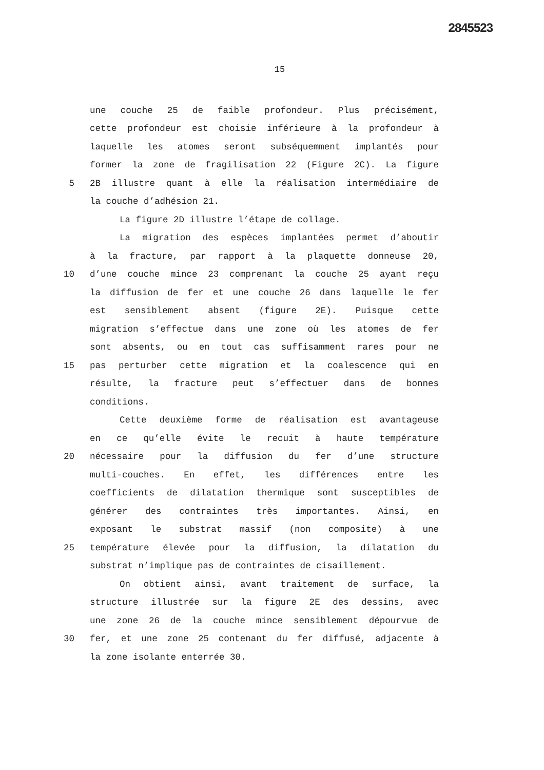2845523
15
une couche 25 de faible profondeur. Plus précisément,
cette profondeur est choisie inférieure à la profondeur à
laquelle les atomes seront subséquemment implantés pour
former la zone de fragilisation 22 (Figure 2C). La figure
5 2B illustre quant à elle la réalisation intermédiaire de
la couche d’adhésion 21.
La figure 2D illustre l’étape de collage.
La migration des espèces implantées permet d’aboutir
à la fracture, par rapport à la plaquette donneuse 20,
10 d’une couche mince 23 comprenant la couche 25 ayant reçu
la diffusion de fer et une couche 26 dans laquelle le fer
est sensiblement absent (figure 2E). Puisque cette
migration s’effectue dans une zone où les atomes de fer
sont absents, ou en tout cas suffisamment rares pour ne
15 pas perturber cette migration et la coalescence qui en
résulte, la fracture peut s’effectuer dans de bonnes
conditions.
Cette deuxième forme de réalisation est avantageuse
en ce qu’elle évite le recuit à haute température
20 nécessaire pour la diffusion du fer d’une structure
multi-couches. En effet, les différences entre les
coefficients de dilatation thermique sont susceptibles de
générer des contraintes très importantes. Ainsi, en
exposant le substrat massif (non composite) à une
25 température élevée pour la diffusion, la dilatation du
substrat n’implique pas de contraintes de cisaillement.
On obtient ainsi, avant traitement de surface, la
structure illustrée sur la figure 2E des dessins, avec
une zone 26 de la couche mince sensiblement dépourvue de
30 fer, et une zone 25 contenant du fer diffusé, adjacente à
la zone isolante enterrée 30.